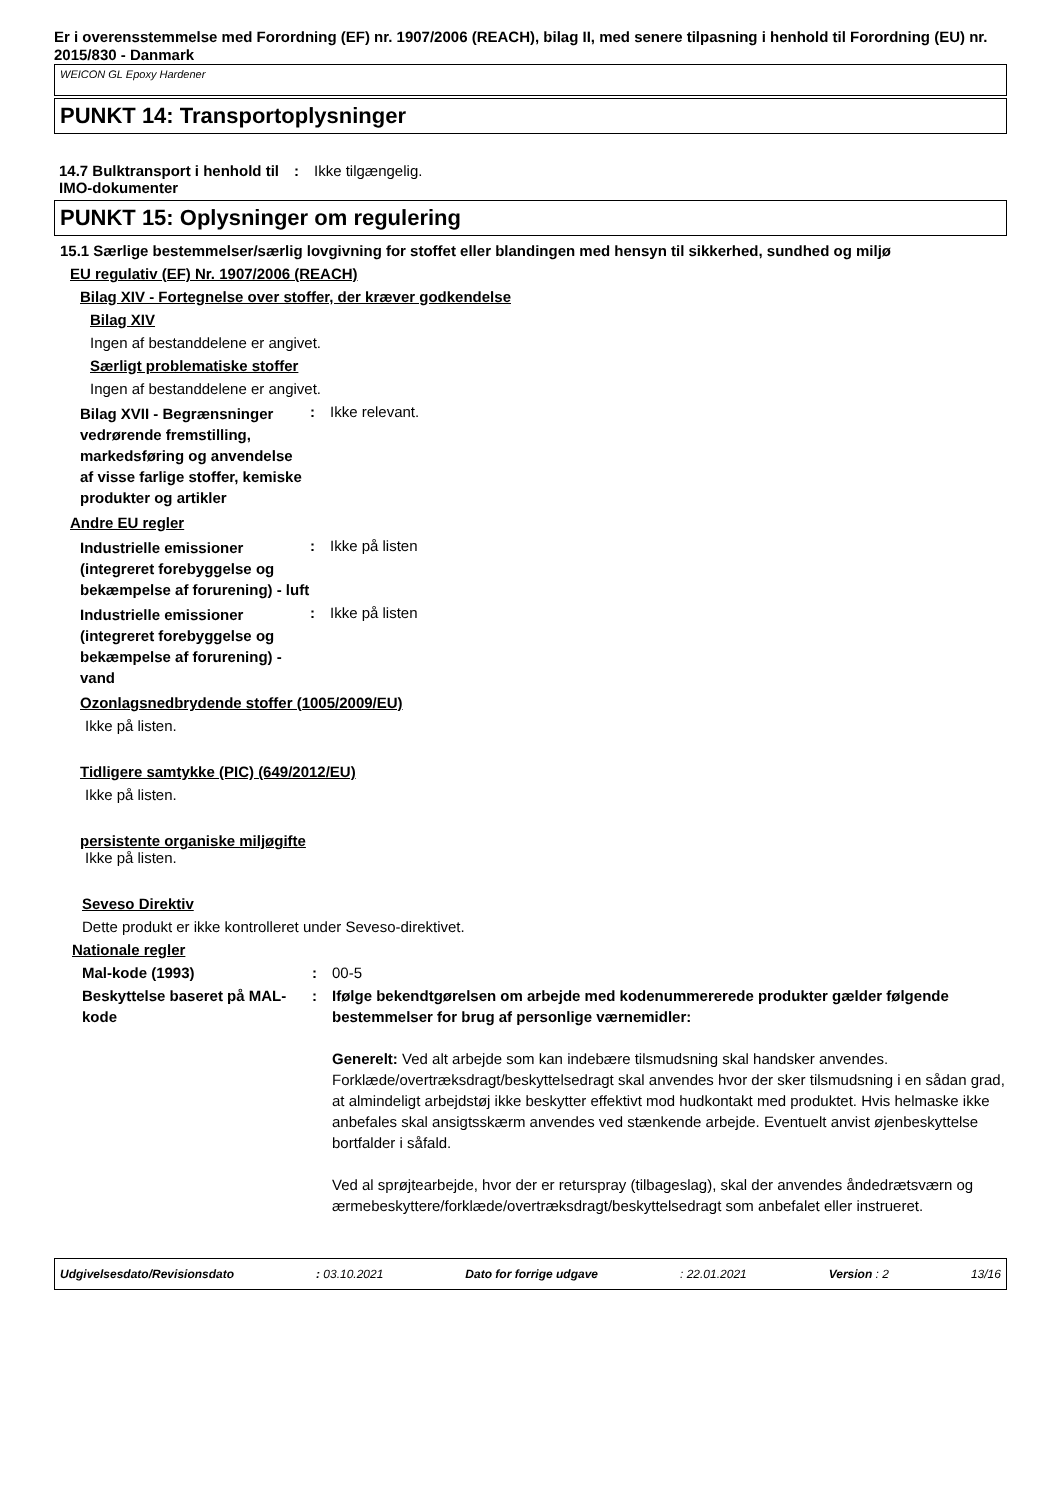Er i overensstemmelse med Forordning (EF) nr. 1907/2006 (REACH), bilag II, med senere tilpasning i henhold til Forordning (EU) nr. 2015/830 - Danmark
WEICON GL Epoxy Hardener
PUNKT 14: Transportoplysninger
14.7 Bulktransport i henhold til IMO-dokumenter
: Ikke tilgængelig.
PUNKT 15: Oplysninger om regulering
15.1 Særlige bestemmelser/særlig lovgivning for stoffet eller blandingen med hensyn til sikkerhed, sundhed og miljø
EU regulativ (EF) Nr. 1907/2006 (REACH)
Bilag XIV - Fortegnelse over stoffer, der kræver godkendelse
Bilag XIV
Ingen af bestanddelene er angivet.
Særligt problematiske stoffer
Ingen af bestanddelene er angivet.
Bilag XVII - Begrænsninger vedrørende fremstilling, markedsføring og anvendelse af visse farlige stoffer, kemiske produkter og artikler
: Ikke relevant.
Andre EU regler
Industrielle emissioner (integreret forebyggelse og bekæmpelse af forurening) - luft
: Ikke på listen
Industrielle emissioner (integreret forebyggelse og bekæmpelse af forurening) - vand
: Ikke på listen
Ozonlagsnedbrydende stoffer (1005/2009/EU)
Ikke på listen.
Tidligere samtykke (PIC) (649/2012/EU)
Ikke på listen.
persistente organiske miljøgifte
Ikke på listen.
Seveso Direktiv
Dette produkt er ikke kontrolleret under Seveso-direktivet.
Nationale regler
Mal-kode (1993) : 00-5
Beskyttelse baseret på MAL-kode
: Ifølge bekendtgørelsen om arbejde med kodenummererede produkter gælder følgende bestemmelser for brug af personlige værnemidler:
Generelt: Ved alt arbejde som kan indebære tilsmudsning skal handsker anvendes. Forklæde/overtræksdragt/beskyttelsedragt skal anvendes hvor der sker tilsmudsning i en sådan grad, at almindeligt arbejdstøj ikke beskytter effektivt mod hudkontakt med produktet. Hvis helmaske ikke anbefales skal ansigtsskærm anvendes ved stænkende arbejde. Eventuelt anvist øjenbeskyttelse bortfalder i såfald.
Ved al sprøjtearbejde, hvor der er returspray (tilbageslag), skal der anvendes åndedrætsværn og ærmebeskyttere/forklæde/overtræksdragt/beskyttelsedragt som anbefalet eller instrueret.
Udgivelsesdato/Revisionsdato: 03.10.2021 Dato for forrige udgave: 22.01.2021 Version : 2 13/16